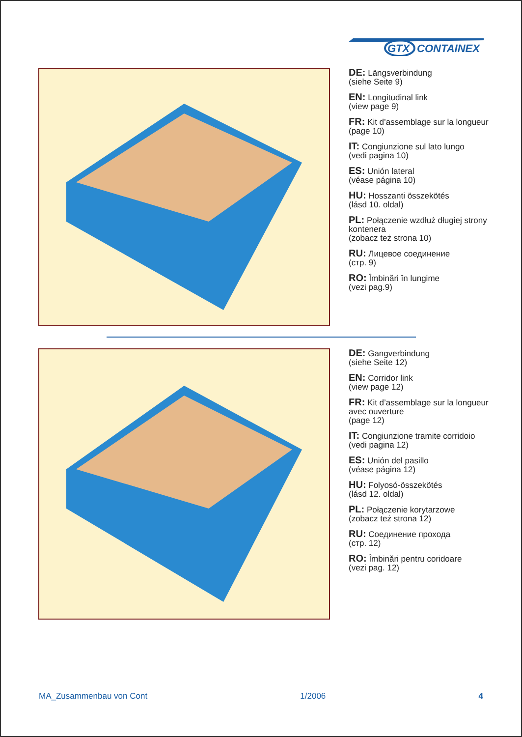GTX
CONTAINEX
DE: Längsverbindung
(siehe Seite 9)
EN: Longitudinal link
(view page 9)
FR: Kit d’assemblage sur la longueur
(page 10)
IT: Congiunzione sul lato lungo
(vedi pagina 10)
ES: Unión lateral
(véase página 10)
HU: Hosszanti összekötés
(lásd 10. oldal)
PL: Połączenie wzdłuż długiej strony kontenera
(zobacz też strona 10)
RU: Лицевое соединение
(стр. 9)
RO: Îmbinări în lungime
(vezi pag.9)
DE: Gangverbindung
(siehe Seite 12)
EN: Corridor link
(view page 12)
FR: Kit d’assemblage sur la longueur avec ouverture
(page 12)
IT: Congiunzione tramite corridoio
(vedi pagina 12)
ES: Unión del pasillo
(véase página 12)
HU: Folyosó-összekötés
(lásd 12. oldal)
PL: Połączenie korytarzowe
(zobacz też strona 12)
RU: Соединение прохода
(стр. 12)
RO: Îmbinări pentru coridoare
(vezi pag. 12)
MA_Zusammenbau von Cont 1/2006 4